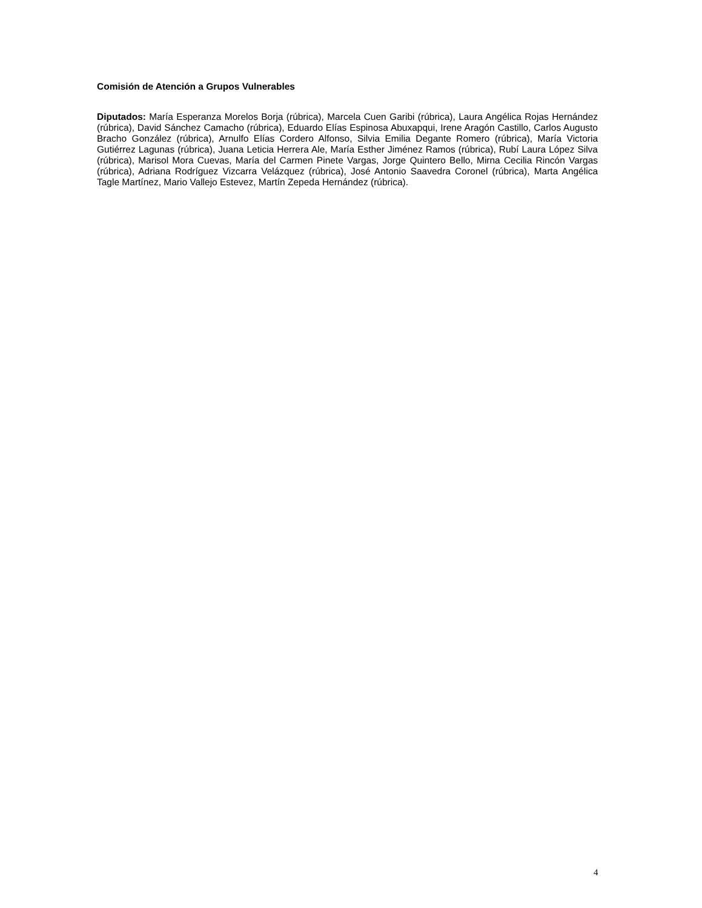Comisión de Atención a Grupos Vulnerables
Diputados: María Esperanza Morelos Borja (rúbrica), Marcela Cuen Garibi (rúbrica), Laura Angélica Rojas Hernández (rúbrica), David Sánchez Camacho (rúbrica), Eduardo Elías Espinosa Abuxapqui, Irene Aragón Castillo, Carlos Augusto Bracho González (rúbrica), Arnulfo Elías Cordero Alfonso, Silvia Emilia Degante Romero (rúbrica), María Victoria Gutiérrez Lagunas (rúbrica), Juana Leticia Herrera Ale, María Esther Jiménez Ramos (rúbrica), Rubí Laura López Silva (rúbrica), Marisol Mora Cuevas, María del Carmen Pinete Vargas, Jorge Quintero Bello, Mirna Cecilia Rincón Vargas (rúbrica), Adriana Rodríguez Vizcarra Velázquez (rúbrica), José Antonio Saavedra Coronel (rúbrica), Marta Angélica Tagle Martínez, Mario Vallejo Estevez, Martín Zepeda Hernández (rúbrica).
4